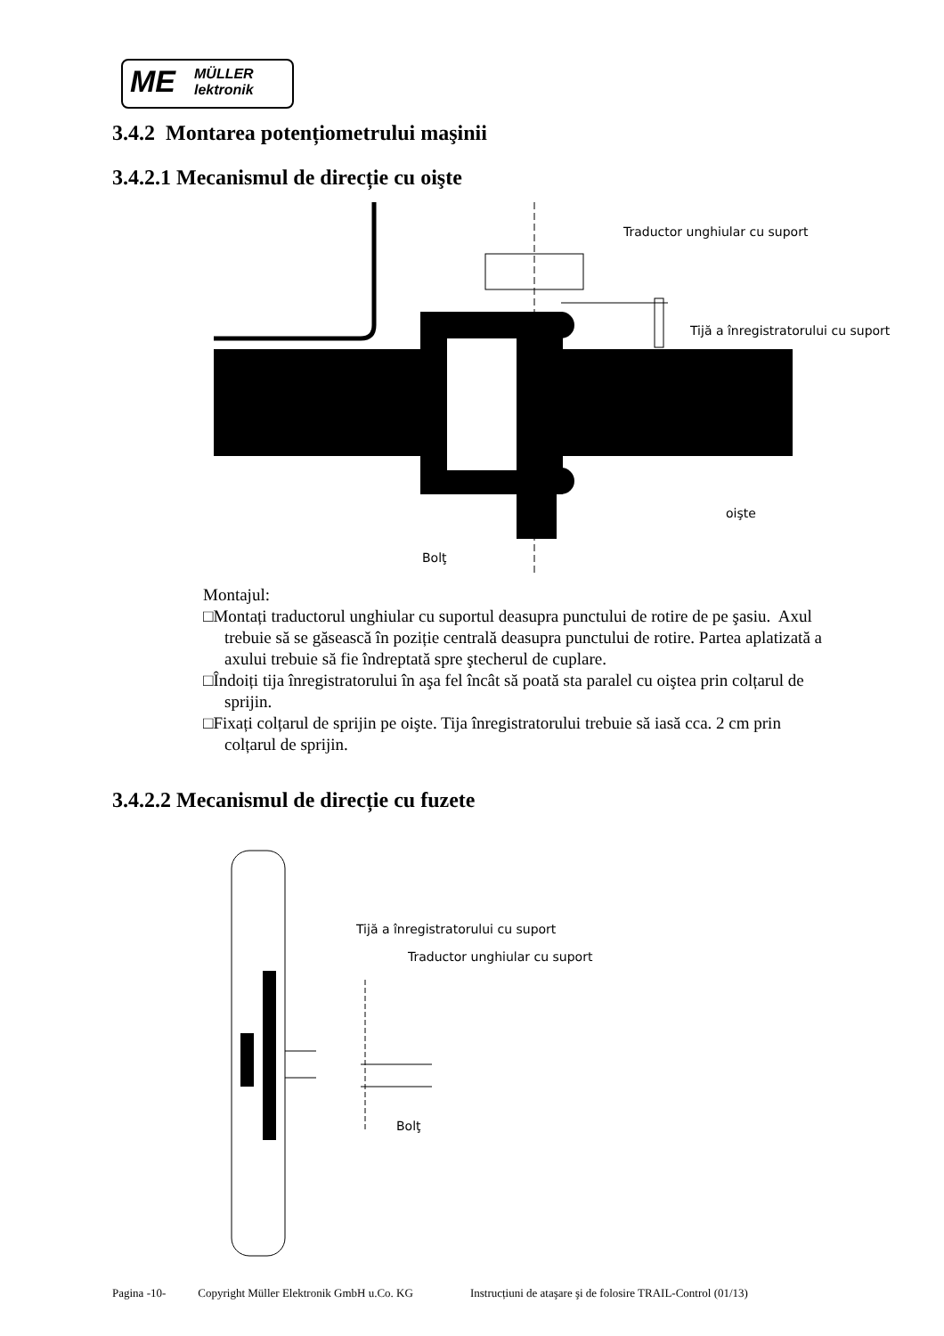ME MÜLLER
lektronik
3.4.2 Montarea potențiometrului maşinii
3.4.2.1 Mecanismul de direcție cu oişte
Traductor unghiular cu suport
Tijă a înregistratorului cu suport
oişte
Bolţ
Montajul:
□Montați traductorul unghiular cu suportul deasupra punctului de rotire de pe şasiu. Axul trebuie să se găsească în poziție centrală deasupra punctului de rotire. Partea aplatizată a axului trebuie să fie îndreptată spre ştecherul de cuplare.
□Îndoiți tija înregistratorului în aşa fel încât să poată sta paralel cu oiştea prin colțarul de sprijin.
□Fixați colțarul de sprijin pe oişte. Tija înregistratorului trebuie să iasă cca. 2 cm prin colțarul de sprijin.
3.4.2.2 Mecanismul de direcție cu fuzete
Tijă a înregistratorului cu suport
Traductor unghiular cu suport
Bolţ
Pagina -10- Copyright Müller Elektronik GmbH u.Co. KG Instrucțiuni de ataşare şi de folosire TRAIL-Control (01/13)